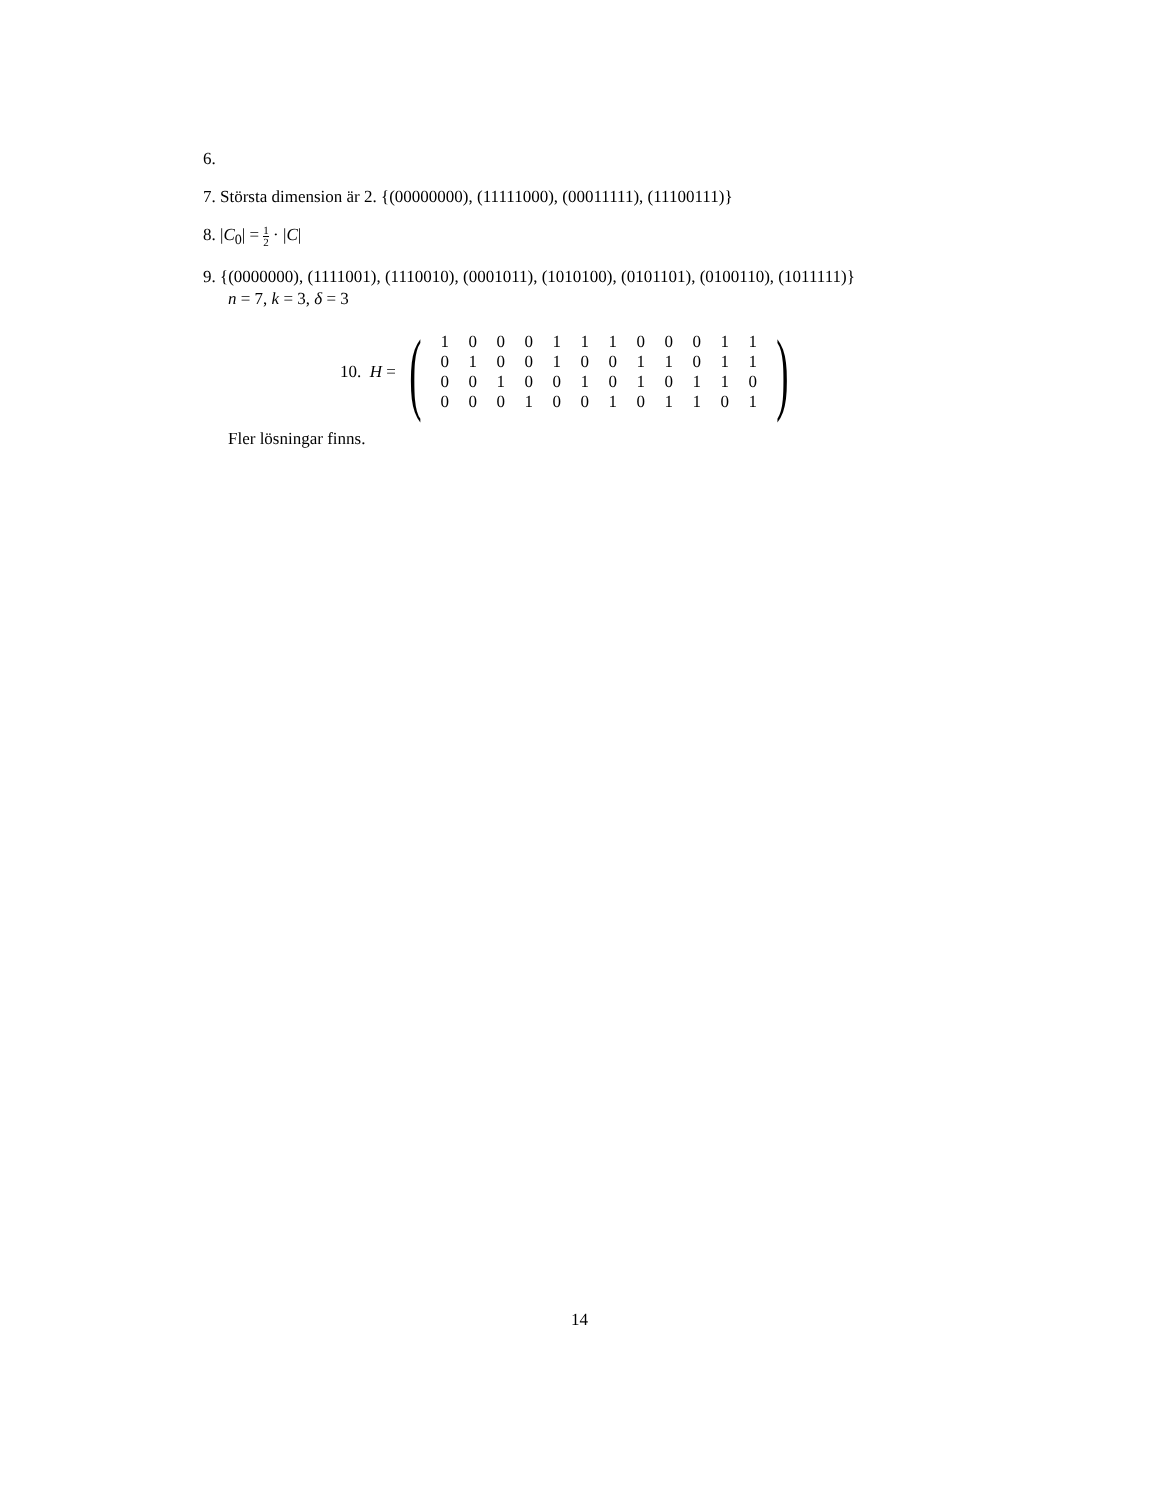6.
7. Största dimension är 2. {(00000000), (11111000), (00011111), (11100111)}
8. |C<sub>0</sub>| = 1 2 · |C|
9. {(0000000), (1111001), (1110010), (0001011), (1010100), (0101101), (0100110), (1011111)}
n = 7, k = 3, δ = 3
10. H = (
| 1 | 0 | 0 | 0 | 1 | 1 | 1 | 0 | 0 | 0 | 1 | 1 |
| 0 | 1 | 0 | 0 | 1 | 0 | 0 | 1 | 1 | 0 | 1 | 1 |
| 0 | 0 | 1 | 0 | 0 | 1 | 0 | 1 | 0 | 1 | 1 | 0 |
| 0 | 0 | 0 | 1 | 0 | 0 | 1 | 0 | 1 | 1 | 0 | 1 |
)
Fler lösningar finns.
14